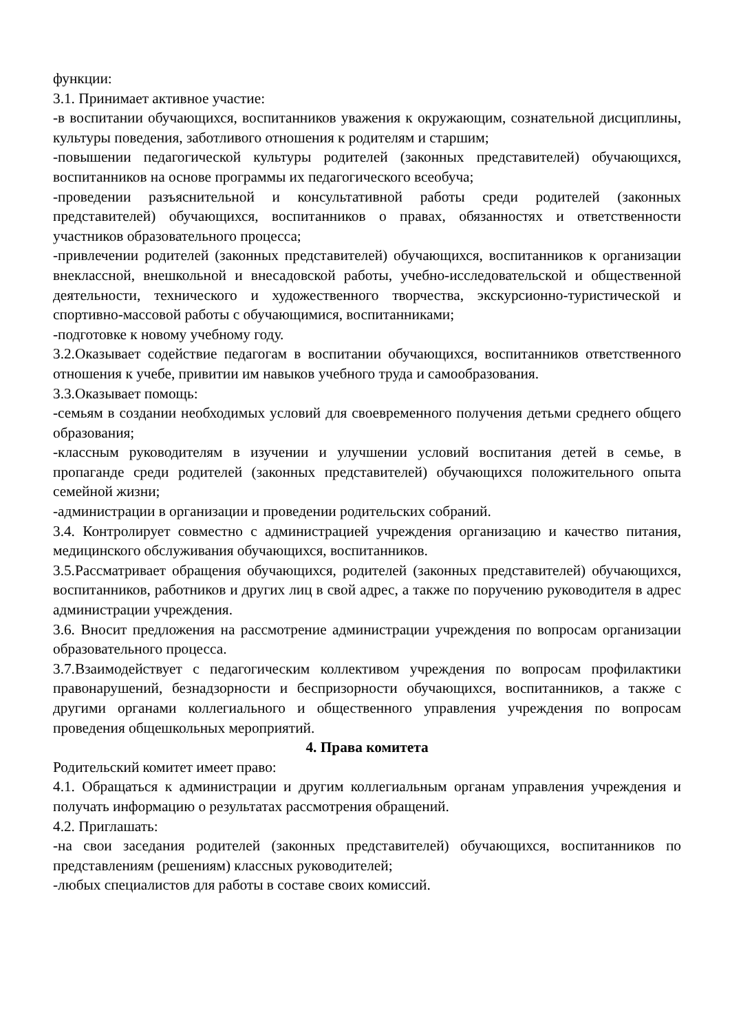функции:
3.1. Принимает активное участие:
-в воспитании обучающихся, воспитанников уважения к окружающим, сознательной дисциплины, культуры поведения, заботливого отношения к родителям и старшим;
-повышении педагогической культуры родителей (законных представителей) обучающихся, воспитанников на основе программы их педагогического всеобуча;
-проведении разъяснительной и консультативной работы среди родителей (законных представителей) обучающихся, воспитанников о правах, обязанностях и ответственности участников образовательного процесса;
-привлечении родителей (законных представителей) обучающихся, воспитанников к организации внеклассной, внешкольной и внесадовской работы, учебно-исследовательской и общественной деятельности, технического и художественного творчества, экскурсионно-туристической и спортивно-массовой работы с обучающимися, воспитанниками;
-подготовке к новому учебному году.
3.2.Оказывает содействие педагогам в воспитании обучающихся, воспитанников ответственного отношения к учебе, привитии им навыков учебного труда и самообразования.
3.3.Оказывает помощь:
-семьям в создании необходимых условий для своевременного получения детьми среднего общего образования;
-классным руководителям в изучении и улучшении условий воспитания детей в семье, в пропаганде среди родителей (законных представителей) обучающихся положительного опыта семейной жизни;
-администрации в организации и проведении родительских собраний.
3.4. Контролирует совместно с администрацией учреждения организацию и качество питания, медицинского обслуживания обучающихся, воспитанников.
3.5.Рассматривает обращения обучающихся, родителей (законных представителей) обучающихся, воспитанников, работников и других лиц в свой адрес, а также по поручению руководителя в адрес администрации учреждения.
3.6. Вносит предложения на рассмотрение администрации учреждения по вопросам организации образовательного процесса.
3.7.Взаимодействует с педагогическим коллективом учреждения по вопросам профилактики правонарушений, безнадзорности и беспризорности обучающихся, воспитанников, а также с другими органами коллегиального и общественного управления учреждения по вопросам проведения общешкольных мероприятий.
4. Права комитета
Родительский комитет имеет право:
4.1. Обращаться к администрации и другим коллегиальным органам управления учреждения и получать информацию о результатах рассмотрения обращений.
4.2. Приглашать:
-на свои заседания родителей (законных представителей) обучающихся, воспитанников по представлениям (решениям) классных руководителей;
-любых специалистов для работы в составе своих комиссий.